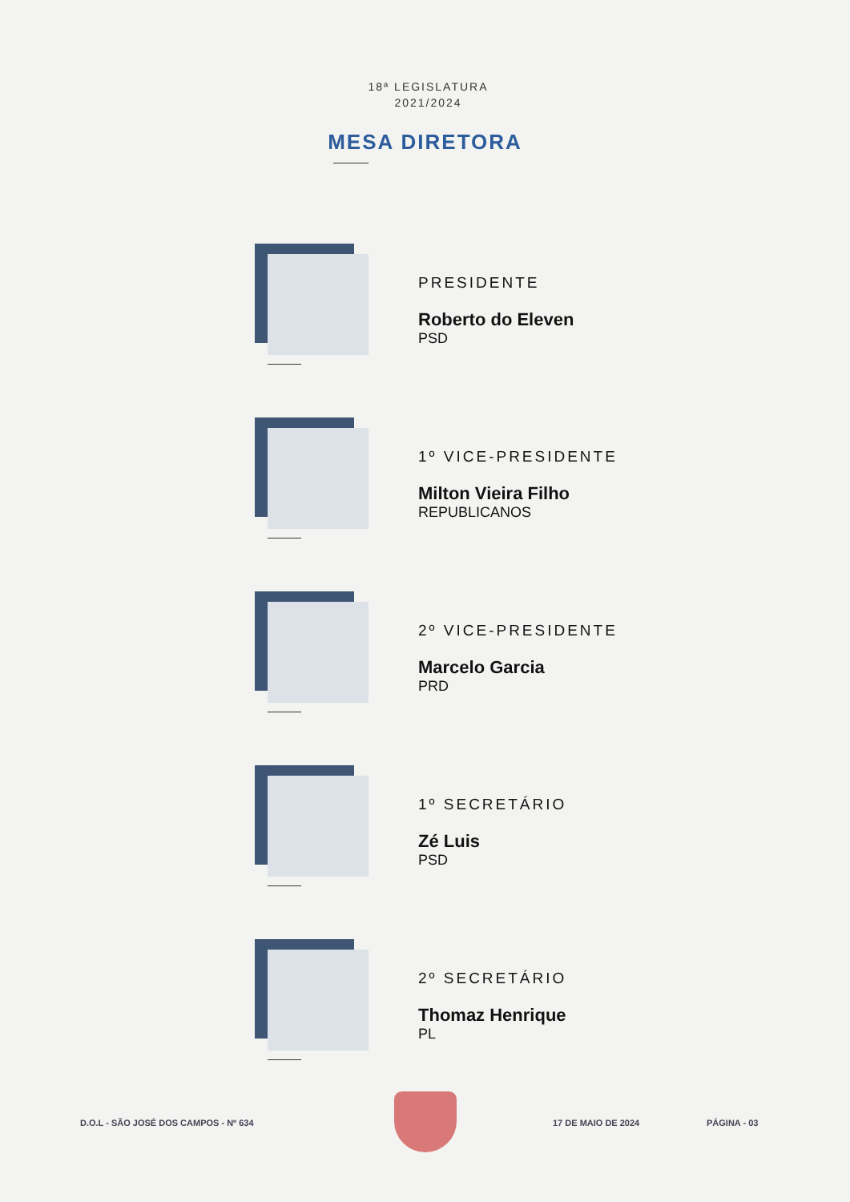18ª LEGISLATURA
2021/2024
MESA DIRETORA
PRESIDENTE
Roberto do Eleven
PSD
1º VICE-PRESIDENTE
Milton Vieira Filho
REPUBLICANOS
2º VICE-PRESIDENTE
Marcelo Garcia
PRD
1º SECRETÁRIO
Zé Luis
PSD
2º SECRETÁRIO
Thomaz Henrique
PL
D.O.L - SÃO JOSÉ DOS CAMPOS - Nº 634 17 DE MAIO DE 2024 PÁGINA - 03